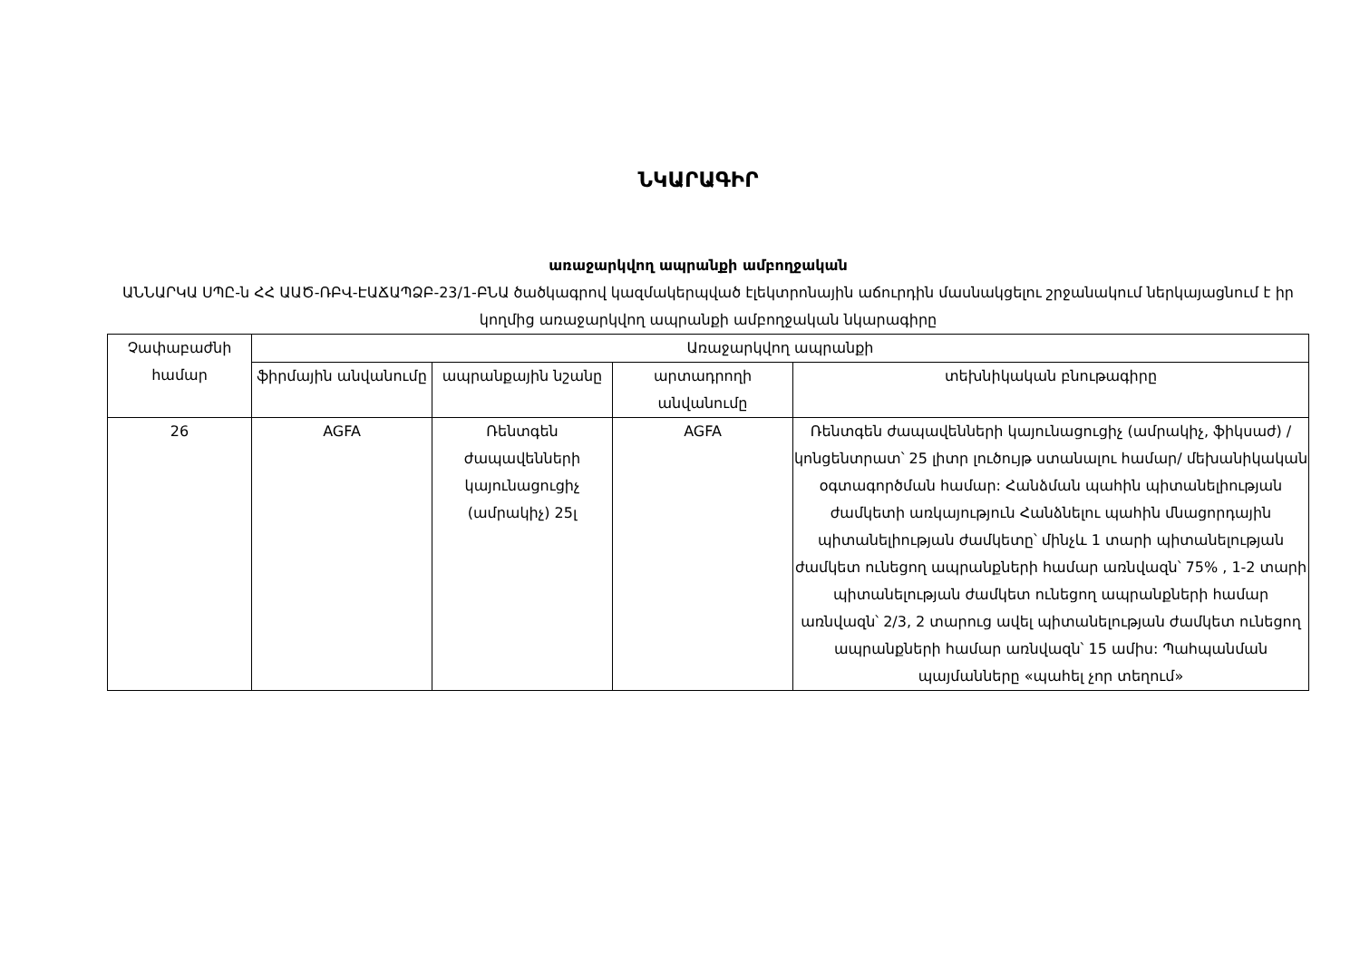ՆԿԱՐԱԳԻՐ
առաջարկվող ապրանքի ամբողջական
ԱՆՆԱՐԿԱ ՍՊԸ-ն ՀՀ ԱԱԾ-ՌԲՎ-ԷԱՃԱՊՁԲ-23/1-ԲՆԱ ծածկագրով կազմակերպված էլեկտրոնային աճուրդին մասնակցելու շրջանակում ներկայացնում է իր կողմից առաջարկվող ապրանքի ամբողջական նկարագիրը
| Չափաբաժնի համար | Առաջարկվող ապրանքի | | | |
| --- | --- | --- | --- | --- |
| | ֆիրմային անվանումը | ապրանքային նշանը | արտադրողի անվանումը | տեխնիկական բնութագիրը |
| 26 | AGFA | Ռենտգեն ժապավենների կայունացուցիչ (ամրակիչ) 25լ | AGFA | Ռենտգեն ժապավենների կայունացուցիչ (ամրակիչ, ֆիկսաժ) / կոնցենտրատ՝ 25 լիտր լուծույթ ստանալու համար/ մեխանիկական օգտագործման համար: Հանձման պահին պիտանելիության ժամկետի առկայություն Հանձնելու պահին մնացորդային պիտանելիության ժամկետը՝ մինչև 1 տարի պիտանելության ժամկետ ունեցող ապրանքների համար առնվազն՝ 75% , 1-2 տարի պիտանելության ժամկետ ունեցող ապրանքների համար առնվազն՝ 2/3, 2 տարուց ավել պիտանելության ժամկետ ունեցող ապրանքների համար առնվազն՝ 15 ամիս: Պահպանման պայմանները «պահել չոր տեղում» |